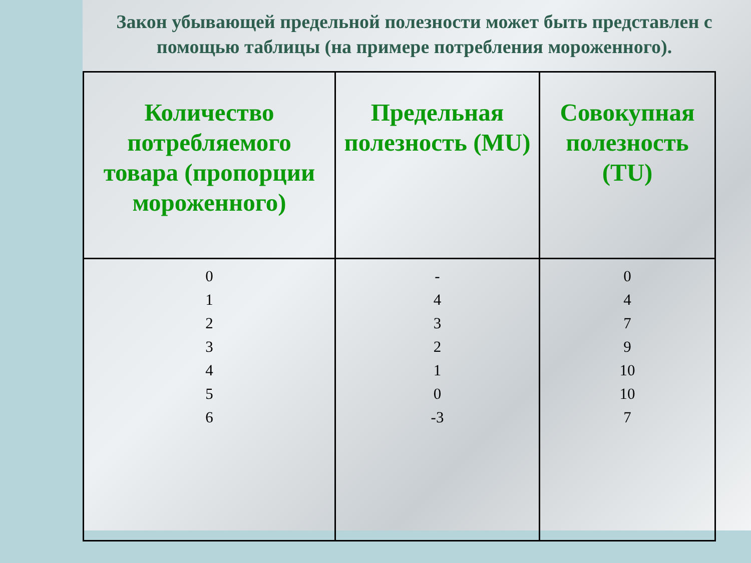Закон убывающей предельной полезности может быть представлен с помощью таблицы (на примере потребления мороженного).
| Количество потребляемого товара (пропорции мороженного) | Предельная полезность (MU) | Совокупная полезность (TU) |
| --- | --- | --- |
| 0 1 2 3 4 5 6 | - 4 3 2 1 0 -3 | 0 4 7 9 10 10 7 |